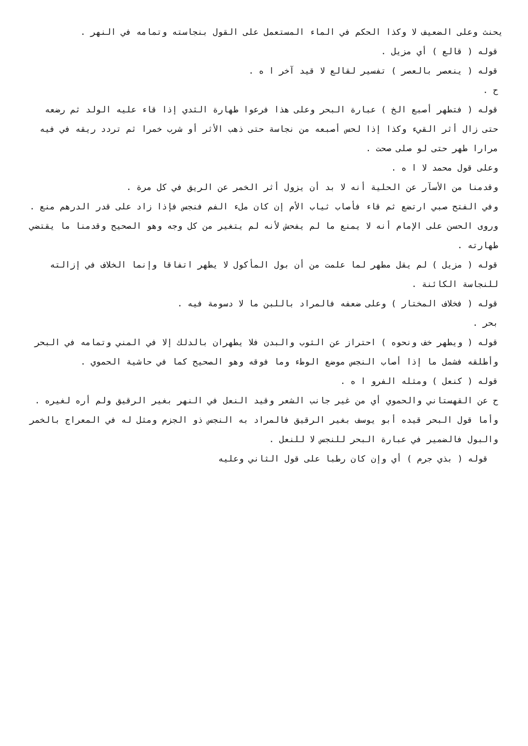يحنث وعلى الضعيف لا وكذا الحكم في الماء المستعمل على القول بنجاسته وتمامه في النهر .
قوله ( قالع ) أي مزيل .
قوله ( ينعصر بالعصر ) تفسير لقالع لا قيد آخر ا ه .
ح .
قوله ( فتطهر أصبع الخ ) عبارة البحر وعلى هذا فرعوا طهارة الثدي إذا قاء عليه الولد ثم رضعه حتى زال أثر القيء وكذا إذا لحس أصبعه من نجاسة حتى ذهب الأثر أو شرب خمرا ثم تردد ريقه في فيه مرارا طهر حتى لو صلى صحت .
وعلى قول محمد لا ا ه .
وقدمنا من الأسآر عن الحلية أنه لا بد أن يزول أثر الخمر عن الريق في كل مرة .
وفي الفتح صبي ارتضع ثم قاء فأصاب ثياب الأم إن كان ملء الفم فنجس فإذا زاد على قدر الدرهم منع .
وروى الحسن على الإمام أنه لا يمنع ما لم يفحش لأنه لم يتغير من كل وجه وهو الصحيح وقدمنا ما يقتضي طهارته .
قوله ( مزيل ) لم يقل مطهر لما علمت من أن بول المأكول لا يطهر اتفاقا وإنما الخلاف في إزالته للنجاسة الكائنة .
قوله ( فخلاف المختار ) وعلى ضعفه فالمراد باللبن ما لا دسومة فيه .
بحر .
قوله ( ويطهر خف ونحوه ) احتراز عن الثوب والبدن فلا يطهران بالدلك إلا في المني وتمامه في البحر وأطلقه فشمل ما إذا أصاب النجس موضع الوطء وما فوقه وهو الصحيح كما في حاشية الحموي .
قوله ( كنعل ) ومثله الفرو ا ه .
ح عن القهستاني والحموي أي من غير جانب الشعر وقيد النعل في النهر بغير الرقيق ولم أره لغيره .
وأما قول البحر قيده أبو يوسف بغير الرقيق فالمراد به النجس ذو الجزم ومثل له في المعراج بالخمر والبول فالضمير في عبارة البحر للنجس لا للنعل .
قوله ( بذي جرم ) أي وإن كان رطبا على قول الثاني وعليه